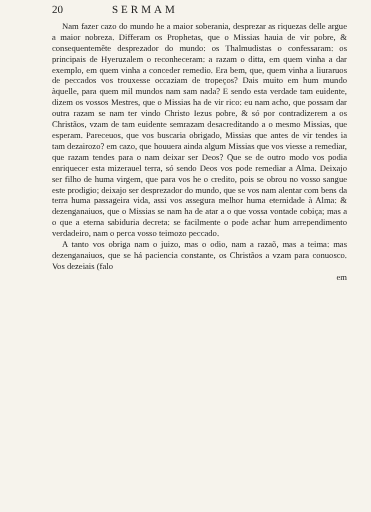20 SERMAM
Nam fazer cazo do mundo he a maior soberania, desprezar as riquezas delle argue a maior nobreza. Differam os Prophetas, que o Missias hauia de vir pobre, & consequentemẽte desprezador do mundo: os Thalmudistas o confessaram: os principais de Hyeruzalem o reconheceram: a razam o ditta, em quem vinha a dar exemplo, em quem vinha a conceder remedio. Era bem, que, quem vinha a liuraruos de peccados vos trouxesse occaziam de tropeços? Dais muito em hum mundo àquelle, para quem mil mundos nam sam nada? E sendo esta verdade tam euidente, dizem os vossos Mestres, que o Missias ha de vir rico: eu nam acho, que possam dar outra razam se nam ter vindo Christo Iezus pobre, & só por contradizerem a os Christãos, vzam de tam euidente semrazam desacreditando a o mesmo Missias, que esperam. Pareceuos, que vos buscaria obrigado, Missias que antes de vir tendes ia tam dezairozo? em cazo, que houuera ainda algum Missias que vos viesse a remediar, que razam tendes para o nam deixar ser Deos? Que se de outro modo vos podia enriquecer esta mizerauel terra, só sendo Deos vos pode remediar a Alma. Deixajo ser filho de huma virgem, que para vos he o credito, pois se obrou no vosso sangue este prodigio; deixajo ser desprezador do mundo, que se vos nam alentar com bens da terra huma passageira vida, assi vos assegura melhor huma eternidade à Alma: & dezenganaiuos, que o Missias se nam ha de atar a o que vossa vontade cobiça; mas a o que a eterna sabiduria decreta: se facilmente o pode achar hum arrependimento verdadeiro, nam o perca vosso teimozo peccado.
A tanto vos obriga nam o juizo, mas o odio, nam a razaõ, mas a teima: mas dezenganaiuos, que se há paciencia constante, os Christãos a vzam para conuosco. Vos dezeiais (falo
em